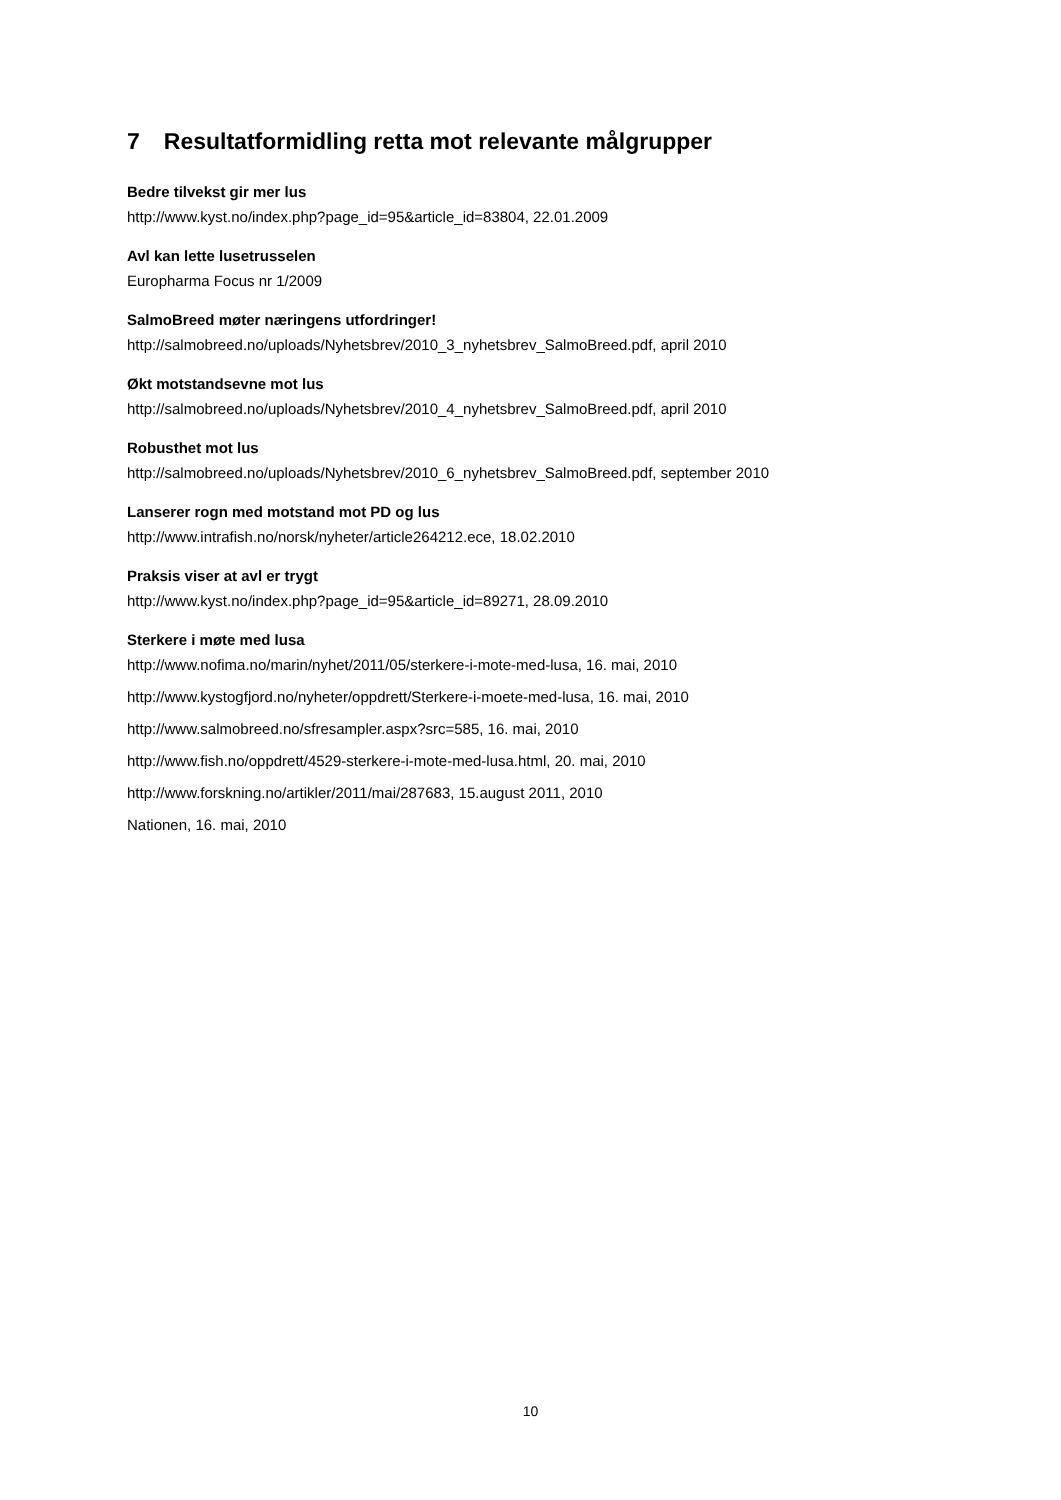7 Resultatformidling retta mot relevante målgrupper
Bedre tilvekst gir mer lus
http://www.kyst.no/index.php?page_id=95&article_id=83804, 22.01.2009
Avl kan lette lusetrusselen
Europharma Focus nr 1/2009
SalmoBreed møter næringens utfordringer!
http://salmobreed.no/uploads/Nyhetsbrev/2010_3_nyhetsbrev_SalmoBreed.pdf, april 2010
Økt motstandsevne mot lus
http://salmobreed.no/uploads/Nyhetsbrev/2010_4_nyhetsbrev_SalmoBreed.pdf, april 2010
Robusthet mot lus
http://salmobreed.no/uploads/Nyhetsbrev/2010_6_nyhetsbrev_SalmoBreed.pdf, september 2010
Lanserer rogn med motstand mot PD og lus
http://www.intrafish.no/norsk/nyheter/article264212.ece, 18.02.2010
Praksis viser at avl er trygt
http://www.kyst.no/index.php?page_id=95&article_id=89271, 28.09.2010
Sterkere i møte med lusa
http://www.nofima.no/marin/nyhet/2011/05/sterkere-i-mote-med-lusa, 16. mai, 2010
http://www.kystogfjord.no/nyheter/oppdrett/Sterkere-i-moete-med-lusa, 16. mai, 2010
http://www.salmobreed.no/sfresampler.aspx?src=585, 16. mai, 2010
http://www.fish.no/oppdrett/4529-sterkere-i-mote-med-lusa.html, 20. mai, 2010
http://www.forskning.no/artikler/2011/mai/287683, 15.august 2011, 2010
Nationen, 16. mai, 2010
10